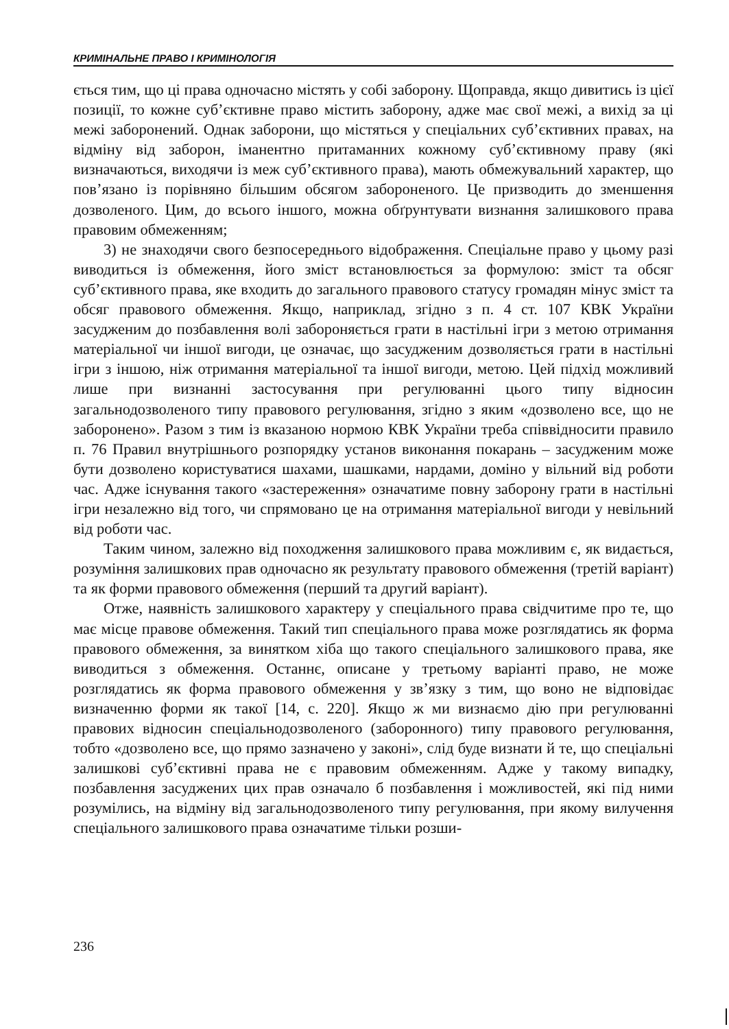КРИМІНАЛЬНЕ ПРАВО І КРИМІНОЛОГІЯ
ється тим, що ці права одночасно містять у собі заборону. Щоправда, якщо дивитись із цієї позиції, то кожне суб’єктивне право містить заборону, адже має свої межі, а вихід за ці межі заборонений. Однак заборони, що містяться у спеціальних суб’єктивних правах, на відміну від заборон, іманентно притаманних кожному суб’єктивному праву (які визначаються, виходячи із меж суб’єктивного права), мають обмежувальний характер, що пов’язано із порівняно більшим обсягом забороненого. Це призводить до зменшення дозволеного. Цим, до всього іншого, можна обґрунтувати визнання залишкового права правовим обмеженням;
3) не знаходячи свого безпосереднього відображення. Спеціальне право у цьому разі виводиться із обмеження, його зміст встановлюється за формулою: зміст та обсяг суб’єктивного права, яке входить до загального правового статусу громадян мінус зміст та обсяг правового обмеження. Якщо, наприклад, згідно з п. 4 ст. 107 КВК України засудженим до позбавлення волі забороняється грати в настільні ігри з метою отримання матеріальної чи іншої вигоди, це означає, що засудженим дозволяється грати в настільні ігри з іншою, ніж отримання матеріальної та іншої вигоди, метою. Цей підхід можливий лише при визнанні застосування при регулюванні цього типу відносин загальнодозволеного типу правового регулювання, згідно з яким «дозволено все, що не заборонено». Разом з тим із вказаною нормою КВК України треба співвідносити правило п. 76 Правил внутрішнього розпорядку установ виконання покарань – засудженим може бути дозволено користуватися шахами, шашками, нардами, доміно у вільний від роботи час. Адже існування такого «застереження» означатиме повну заборону грати в настільні ігри незалежно від того, чи спрямовано це на отримання матеріальної вигоди у невільний від роботи час.
Таким чином, залежно від походження залишкового права можливим є, як видається, розуміння залишкових прав одночасно як результату правового обмеження (третій варіант) та як форми правового обмеження (перший та другий варіант).
Отже, наявність залишкового характеру у спеціального права свідчитиме про те, що має місце правове обмеження. Такий тип спеціального права може розглядатись як форма правового обмеження, за винятком хіба що такого спеціального залишкового права, яке виводиться з обмеження. Останнє, описане у третьому варіанті право, не може розглядатись як форма правового обмеження у зв’язку з тим, що воно не відповідає визначенню форми як такої [14, с. 220]. Якщо ж ми визнаємо дію при регулюванні правових відносин спеціальнодозволеного (заборонного) типу правового регулювання, тобто «дозволено все, що прямо зазначено у законі», слід буде визнати й те, що спеціальні залишкові суб’єктивні права не є правовим обмеженням. Адже у такому випадку, позбавлення засуджених цих прав означало б позбавлення і можливостей, які під ними розумілись, на відміну від загальнодозволеного типу регулювання, при якому вилучення спеціального залишкового права означатиме тільки розши-
236